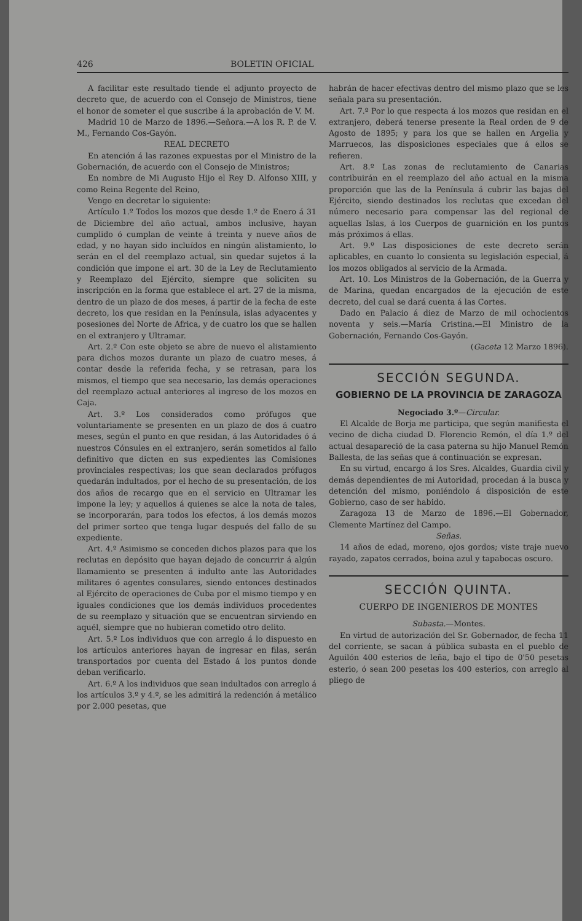426 BOLETIN OFICIAL
A facilitar este resultado tiende el adjunto proyecto de decreto que, de acuerdo con el Consejo de Ministros, tiene el honor de someter el que suscribe á la aprobación de V. M.
Madrid 10 de Marzo de 1896.—Señora.—A los R. P. de V. M., Fernando Cos-Gayón.
REAL DECRETO
En atención á las razones expuestas por el Ministro de la Gobernación, de acuerdo con el Consejo de Ministros;
En nombre de Mi Augusto Hijo el Rey D. Alfonso XIII, y como Reina Regente del Reino,
Vengo en decretar lo siguiente:
Artículo 1.º Todos los mozos que desde 1.º de Enero á 31 de Diciembre del año actual, ambos inclusive, hayan cumplido ó cumplan de veinte á treinta y nueve años de edad, y no hayan sido incluídos en ningún alistamiento, lo serán en el del reemplazo actual, sin quedar sujetos á la condición que impone el art. 30 de la Ley de Reclutamiento y Reemplazo del Ejército, siempre que soliciten su inscripción en la forma que establece el art. 27 de la misma, dentro de un plazo de dos meses, á partir de la fecha de este decreto, los que residan en la Península, islas adyacentes y posesiones del Norte de Africa, y de cuatro los que se hallen en el extranjero y Ultramar.
Art. 2.º Con este objeto se abre de nuevo el alistamiento para dichos mozos durante un plazo de cuatro meses, á contar desde la referida fecha, y se retrasan, para los mismos, el tiempo que sea necesario, las demás operaciones del reemplazo actual anteriores al ingreso de los mozos en Caja.
Art. 3.º Los considerados como prófugos que voluntariamente se presenten en un plazo de dos á cuatro meses, según el punto en que residan, á las Autoridades ó á nuestros Cónsules en el extranjero, serán sometidos al fallo definitivo que dicten en sus expedientes las Comisiones provinciales respectivas; los que sean declarados prófugos quedarán indultados, por el hecho de su presentación, de los dos años de recargo que en el servicio en Ultramar les impone la ley; y aquellos á quienes se alce la nota de tales, se incorporarán, para todos los efectos, á los demás mozos del primer sorteo que tenga lugar después del fallo de su expediente.
Art. 4.º Asimismo se conceden dichos plazos para que los reclutas en depósito que hayan dejado de concurrir á algún llamamiento se presenten á indulto ante las Autoridades militares ó agentes consulares, siendo entonces destinados al Ejército de operaciones de Cuba por el mismo tiempo y en iguales condiciones que los demás individuos procedentes de su reemplazo y situación que se encuentran sirviendo en aquél, siempre que no hubieran cometido otro delito.
Art. 5.º Los individuos que con arreglo á lo dispuesto en los artículos anteriores hayan de ingresar en filas, serán transportados por cuenta del Estado á los puntos donde deban verificarlo.
Art. 6.º A los individuos que sean indultados con arreglo á los artículos 3.º y 4.º, se les admitirá la redención á metálico por 2.000 pesetas, que
habrán de hacer efectivas dentro del mismo plazo que se les señala para su presentación.
Art. 7.º Por lo que respecta á los mozos que residan en el extranjero, deberá tenerse presente la Real orden de 9 de Agosto de 1895; y para los que se hallen en Argelia y Marruecos, las disposiciones especiales que á ellos se refieren.
Art. 8.º Las zonas de reclutamiento de Canarias contribuirán en el reemplazo del año actual en la misma proporción que las de la Península á cubrir las bajas del Ejército, siendo destinados los reclutas que excedan del número necesario para compensar las del regional de aquellas Islas, á los Cuerpos de guarnición en los puntos más próximos á ellas.
Art. 9.º Las disposiciones de este decreto serán aplicables, en cuanto lo consienta su legislación especial, á los mozos obligados al servicio de la Armada.
Art. 10. Los Ministros de la Gobernación, de la Guerra y de Marina, quedan encargados de la ejecución de este decreto, del cual se dará cuenta á las Cortes.
Dado en Palacio á diez de Marzo de mil ochocientos noventa y seis.—María Cristina.—El Ministro de la Gobernación, Fernando Cos-Gayón.
(Gaceta 12 Marzo 1896).
SECCIÓN SEGUNDA.
GOBIERNO DE LA PROVINCIA DE ZARAGOZA
Negociado 3.º—Circular.
El Alcalde de Borja me participa, que según manifiesta el vecino de dicha ciudad D. Florencio Remón, el día 1.º del actual desapareció de la casa paterna su hijo Manuel Remón Ballesta, de las señas que á continuación se expresan.
En su virtud, encargo á los Sres. Alcaldes, Guardia civil y demás dependientes de mi Autoridad, procedan á la busca y detención del mismo, poniéndolo á disposición de este Gobierno, caso de ser habido.
Zaragoza 13 de Marzo de 1896.—El Gobernador, Clemente Martínez del Campo.
Señas.
14 años de edad, moreno, ojos gordos; viste traje nuevo rayado, zapatos cerrados, boina azul y tapabocas oscuro.
SECCIÓN QUINTA.
CUERPO DE INGENIEROS DE MONTES
Subasta.—Montes.
En virtud de autorización del Sr. Gobernador, de fecha 11 del corriente, se sacan á pública subasta en el pueblo de Aguilón 400 esterios de leña, bajo el tipo de 0'50 pesetas esterio, ó sean 200 pesetas los 400 esterios, con arreglo al pliego de